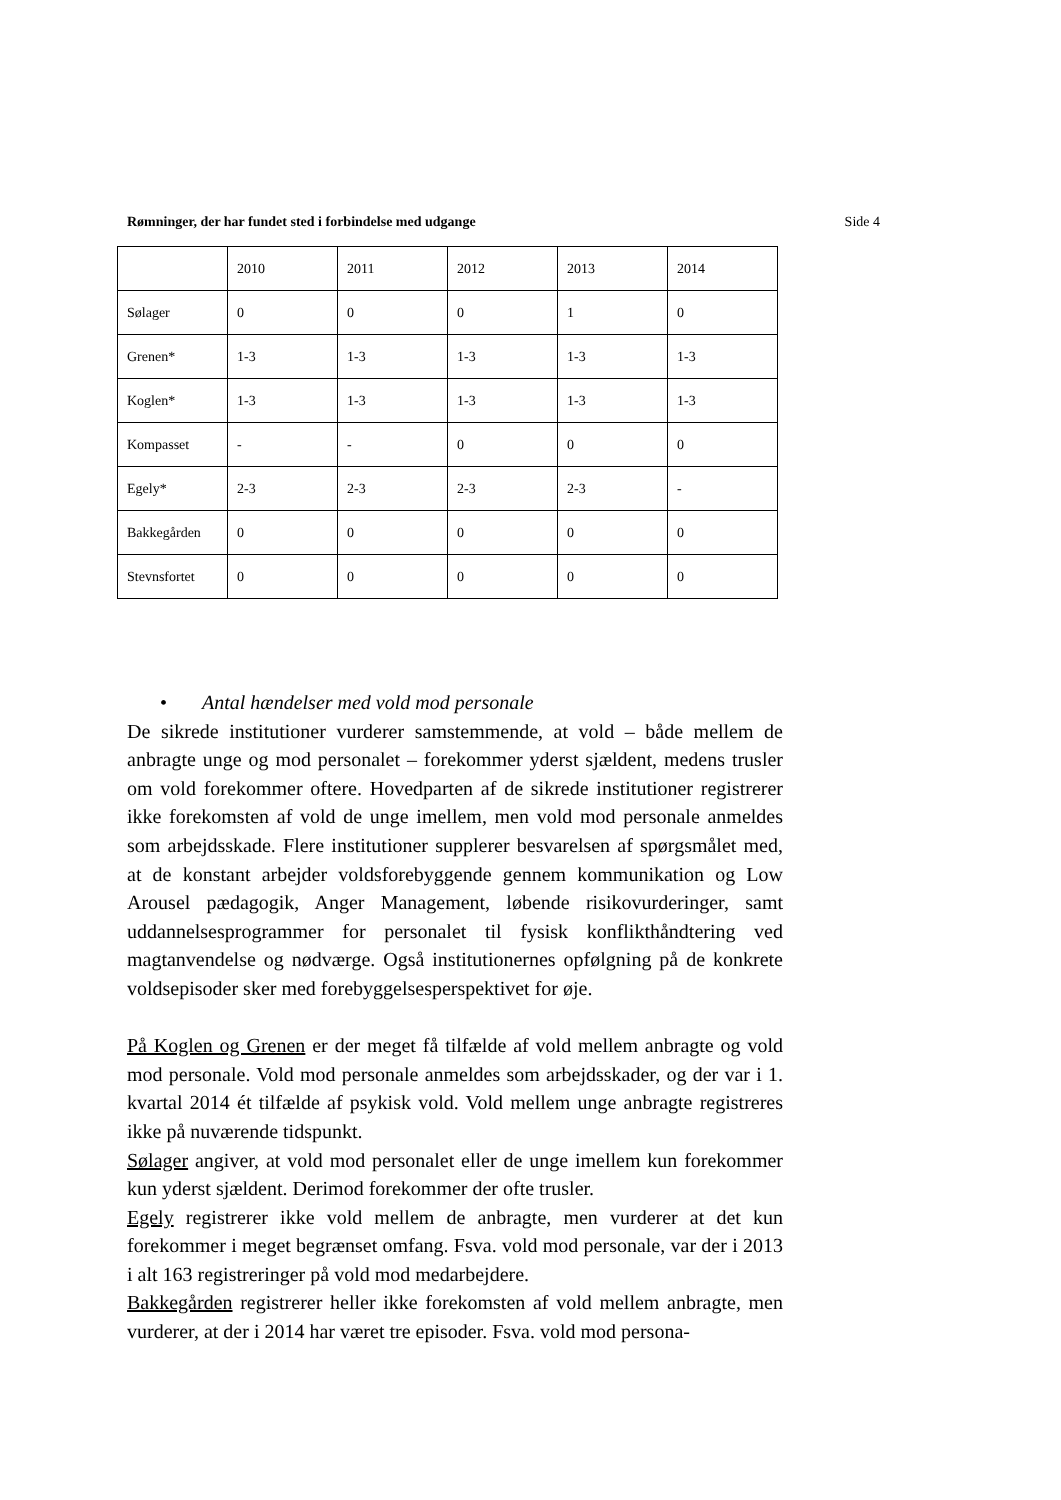Rømninger, der har fundet sted i forbindelse med udgange Side 4
| | 2010 | 2011 | 2012 | 2013 | 2014 |
| Sølager | 0 | 0 | 0 | 1 | 0 |
| Grenen* | 1-3 | 1-3 | 1-3 | 1-3 | 1-3 |
| Koglen* | 1-3 | 1-3 | 1-3 | 1-3 | 1-3 |
| Kompasset | - | - | 0 | 0 | 0 |
| Egely* | 2-3 | 2-3 | 2-3 | 2-3 | - |
| Bakkegården | 0 | 0 | 0 | 0 | 0 |
| Stevnsfortet | 0 | 0 | 0 | 0 | 0 |
• Antal hændelser med vold mod personale
De sikrede institutioner vurderer samstemmende, at vold – både mellem de anbragte unge og mod personalet – forekommer yderst sjældent, medens trusler om vold forekommer oftere. Hovedparten af de sikrede institutioner registrerer ikke forekomsten af vold de unge imellem, men vold mod personale anmeldes som arbejdsskade. Flere institutioner supplerer besvarelsen af spørgsmålet med, at de konstant arbejder voldsforebyggende gennem kommunikation og Low Arousel pædagogik, Anger Management, løbende risikovurderinger, samt uddannelsesprogrammer for personalet til fysisk konflikthåndtering ved magtanvendelse og nødværge. Også institutionernes opfølgning på de konkrete voldsepisoder sker med forebyggelsesperspektivet for øje.
På Koglen og Grenen er der meget få tilfælde af vold mellem anbragte og vold mod personale. Vold mod personale anmeldes som arbejdsskader, og der var i 1. kvartal 2014 ét tilfælde af psykisk vold. Vold mellem unge anbragte registreres ikke på nuværende tidspunkt.
Sølager angiver, at vold mod personalet eller de unge imellem kun forekommer kun yderst sjældent. Derimod forekommer der ofte trusler.
Egely registrerer ikke vold mellem de anbragte, men vurderer at det kun forekommer i meget begrænset omfang. Fsva. vold mod personale, var der i 2013 i alt 163 registreringer på vold mod medarbejdere.
Bakkegården registrerer heller ikke forekomsten af vold mellem anbragte, men vurderer, at der i 2014 har været tre episoder. Fsva. vold mod persona-